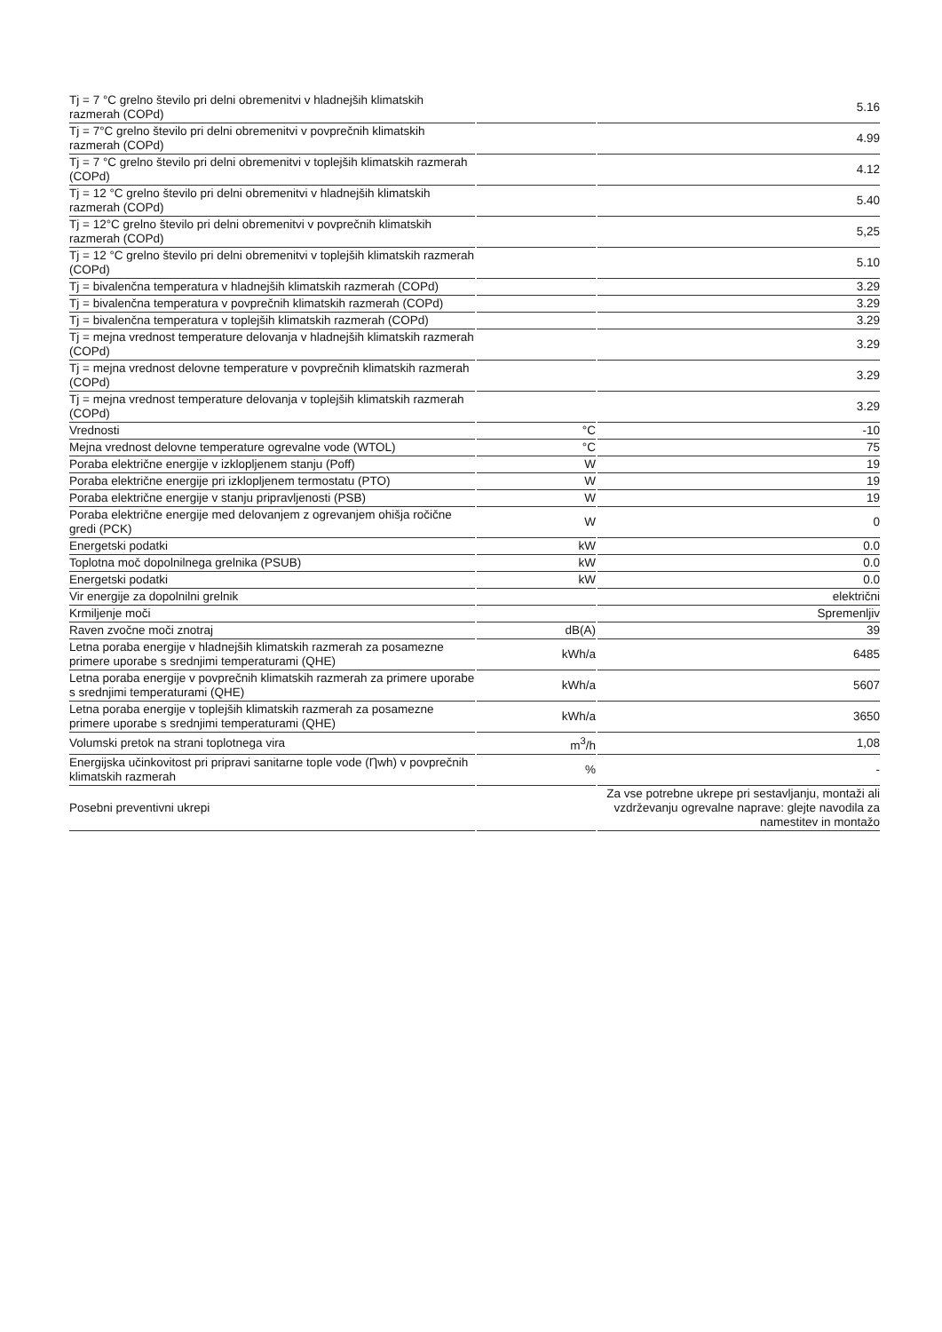| Tj = 7 °C grelno število pri delni obremenitvi v hladnejših klimatskih razmerah (COPd) | | 5.16 |
| Tj = 7°C grelno število pri delni obremenitvi v povprečnih klimatskih razmerah (COPd) | | 4.99 |
| Tj = 7 °C grelno število pri delni obremenitvi v toplejših klimatskih razmerah (COPd) | | 4.12 |
| Tj = 12 °C grelno število pri delni obremenitvi v hladnejših klimatskih razmerah (COPd) | | 5.40 |
| Tj = 12°C grelno število pri delni obremenitvi v povprečnih klimatskih razmerah (COPd) | | 5,25 |
| Tj = 12 °C grelno število pri delni obremenitvi v toplejših klimatskih razmerah (COPd) | | 5.10 |
| Tj = bivalenčna temperatura v hladnejših klimatskih razmerah (COPd) | | 3.29 |
| Tj = bivalenčna temperatura v povprečnih klimatskih razmerah (COPd) | | 3.29 |
| Tj = bivalenčna temperatura v toplejših klimatskih razmerah (COPd) | | 3.29 |
| Tj = mejna vrednost temperature delovanja v hladnejših klimatskih razmerah (COPd) | | 3.29 |
| Tj = mejna vrednost delovne temperature v povprečnih klimatskih razmerah (COPd) | | 3.29 |
| Tj = mejna vrednost temperature delovanja v toplejših klimatskih razmerah (COPd) | | 3.29 |
| Vrednosti | °C | -10 |
| Mejna vrednost delovne temperature ogrevalne vode (WTOL) | °C | 75 |
| Poraba električne energije v izklopljenem stanju (Poff) | W | 19 |
| Poraba električne energije pri izklopljenem termostatu (PTO) | W | 19 |
| Poraba električne energije v stanju pripravljenosti (PSB) | W | 19 |
| Poraba električne energije med delovanjem z ogrevanjem ohišja ročične gredi (PCK) | W | 0 |
| Energetski podatki | kW | 0.0 |
| Toplotna moč dopolnilnega grelnika (PSUB) | kW | 0.0 |
| Energetski podatki | kW | 0.0 |
| Vir energije za dopolnilni grelnik | | električni |
| Krmiljenje moči | | Spremenljiv |
| Raven zvočne moči znotraj | dB(A) | 39 |
| Letna poraba energije v hladnejših klimatskih razmerah za posamezne primere uporabe s srednjimi temperaturami (QHE) | kWh/a | 6485 |
| Letna poraba energije v povprečnih klimatskih razmerah za primere uporabe s srednjimi temperaturami (QHE) | kWh/a | 5607 |
| Letna poraba energije v toplejših klimatskih razmerah za posamezne primere uporabe s srednjimi temperaturami (QHE) | kWh/a | 3650 |
| Volumski pretok na strani toplotnega vira | m<sup>3</sup>/h | 1,08 |
| Energijska učinkovitost pri pripravi sanitarne tople vode (Ƞwh) v povprečnih klimatskih razmerah | % | - |
| Posebni preventivni ukrepi | | Za vse potrebne ukrepe pri sestavljanju, montaži ali vzdrževanju ogrevalne naprave: glejte navodila za namestitev in montažo |